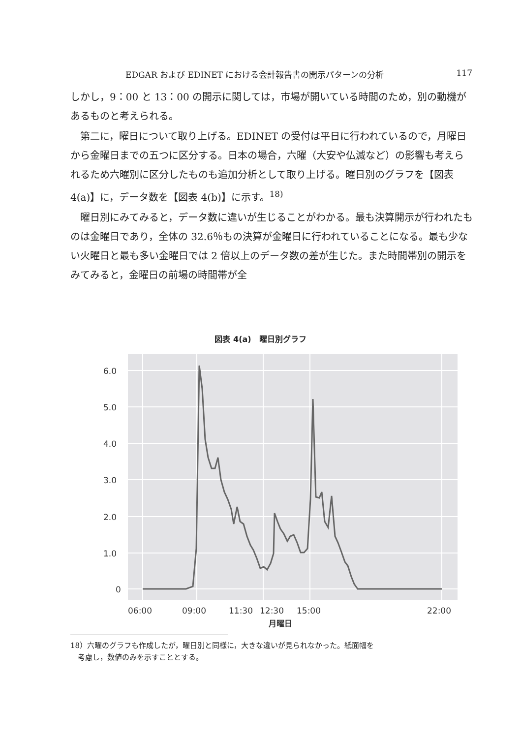EDGAR および EDINET における会計報告書の開示パターンの分析 117
しかし，9：00 と 13：00 の開示に関しては，市場が開いている時間のため，別の動機があるものと考えられる。
第二に，曜日について取り上げる。EDINET の受付は平日に行われているので，月曜日から金曜日までの五つに区分する。日本の場合，六曜（大安や仏滅など）の影響も考えられるため六曜別に区分したものも追加分析として取り上げる。曜日別のグラフを【図表 4(a)】に，データ数を【図表 4(b)】に示す。<sup>18)</sup>
曜日別にみてみると，データ数に違いが生じることがわかる。最も決算開示が行われたものは金曜日であり，全体の 32.6％もの決算が金曜日に行われていることになる。最も少ない火曜日と最も多い金曜日では 2 倍以上のデータ数の差が生じた。また時間帯別の開示をみてみると，金曜日の前場の時間帯が全
図表 4(a)　曜日別グラフ
6.0
5.0
4.0
3.0
2.0
1.0
0
06:00
09:00
11:30
12:30
15:00
22:00
月曜日
18）六曜のグラフも作成したが，曜日別と同様に，大きな違いが見られなかった。紙面幅を
　考慮し，数値のみを示すこととする。